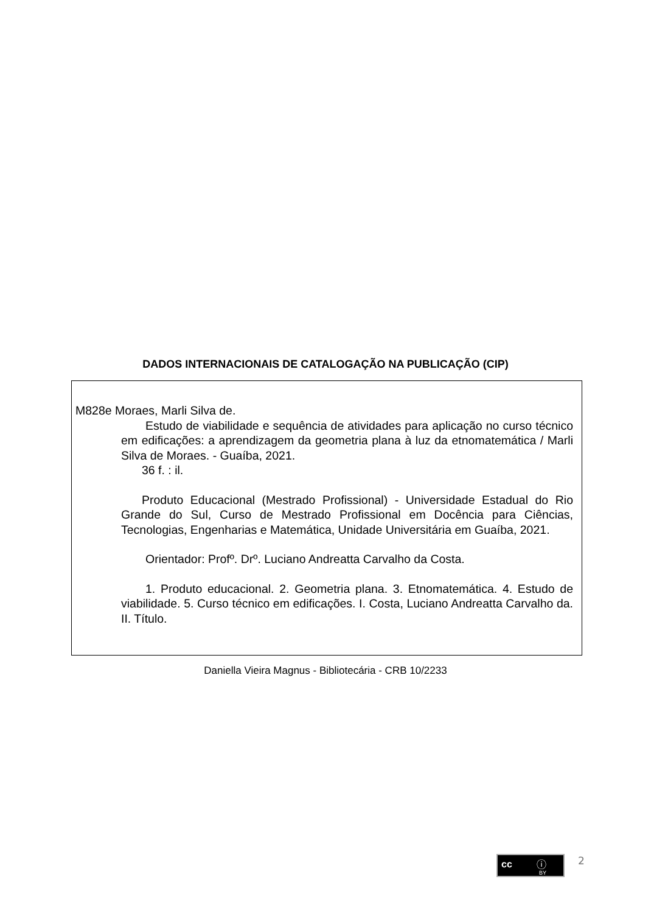DADOS INTERNACIONAIS DE CATALOGAÇÃO NA PUBLICAÇÃO (CIP)
M828e Moraes, Marli Silva de.
Estudo de viabilidade e sequência de atividades para aplicação no curso técnico em edificações: a aprendizagem da geometria plana à luz da etnomatemática / Marli Silva de Moraes. - Guaíba, 2021.
36 f. : il.
Produto Educacional (Mestrado Profissional) - Universidade Estadual do Rio Grande do Sul, Curso de Mestrado Profissional em Docência para Ciências, Tecnologias, Engenharias e Matemática, Unidade Universitária em Guaíba, 2021.
Orientador: Profº. Drº. Luciano Andreatta Carvalho da Costa.
1. Produto educacional. 2. Geometria plana. 3. Etnomatemática. 4. Estudo de viabilidade. 5. Curso técnico em edificações. I. Costa, Luciano Andreatta Carvalho da. II. Título.
Daniella Vieira Magnus - Bibliotecária - CRB 10/2233
cc ⓘ
BY
2